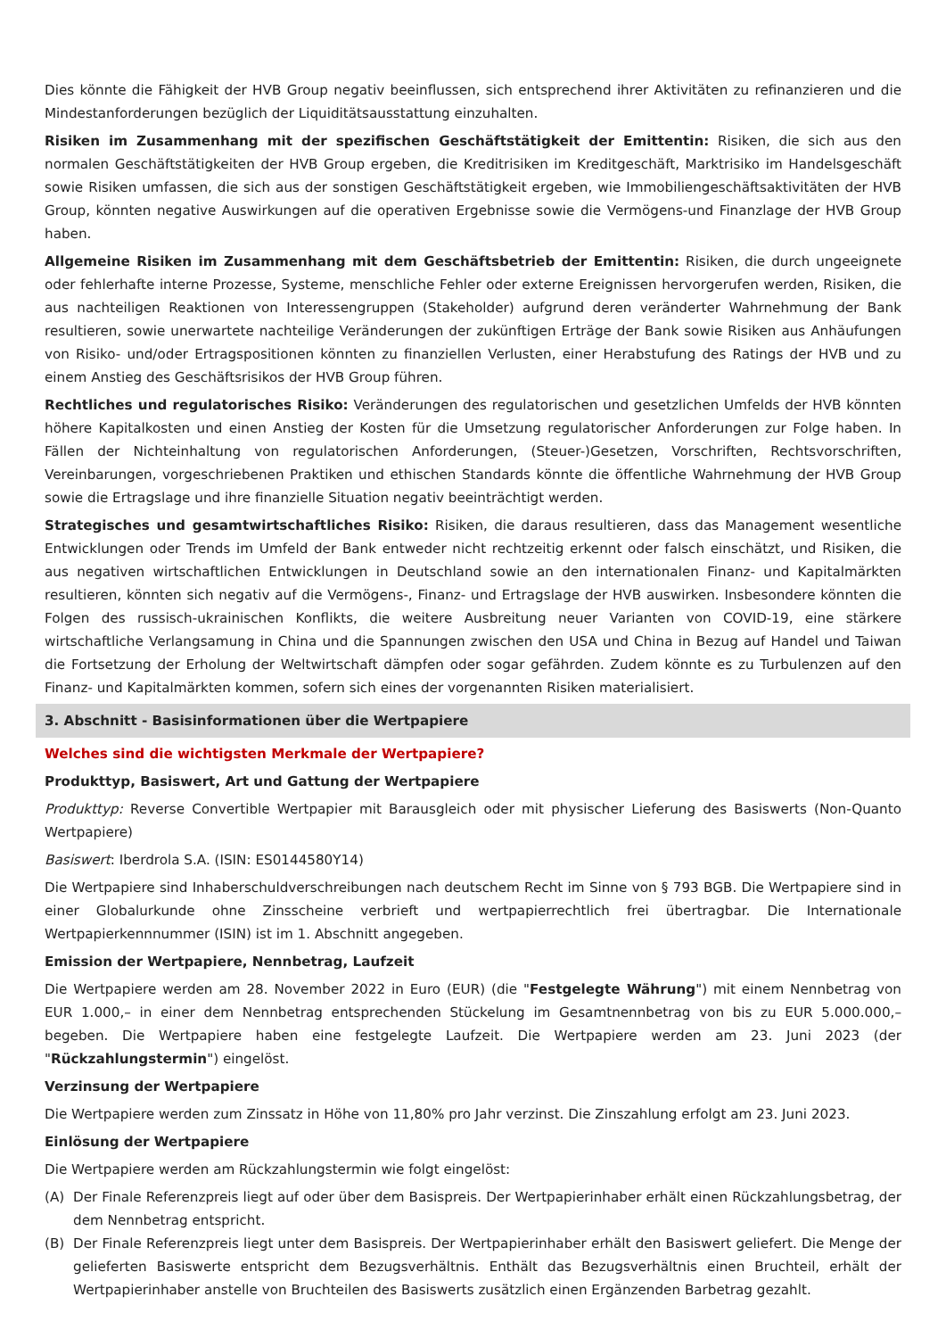Dies könnte die Fähigkeit der HVB Group negativ beeinflussen, sich entsprechend ihrer Aktivitäten zu refinanzieren und die Mindestanforderungen bezüglich der Liquiditätsausstattung einzuhalten.
Risiken im Zusammenhang mit der spezifischen Geschäftstätigkeit der Emittentin: Risiken, die sich aus den normalen Geschäftstätigkeiten der HVB Group ergeben, die Kreditrisiken im Kreditgeschäft, Marktrisiko im Handelsgeschäft sowie Risiken umfassen, die sich aus der sonstigen Geschäftstätigkeit ergeben, wie Immobiliengeschäftsaktivitäten der HVB Group, könnten negative Auswirkungen auf die operativen Ergebnisse sowie die Vermögens-und Finanzlage der HVB Group haben.
Allgemeine Risiken im Zusammenhang mit dem Geschäftsbetrieb der Emittentin: Risiken, die durch ungeeignete oder fehlerhafte interne Prozesse, Systeme, menschliche Fehler oder externe Ereignissen hervorgerufen werden, Risiken, die aus nachteiligen Reaktionen von Interessengruppen (Stakeholder) aufgrund deren veränderter Wahrnehmung der Bank resultieren, sowie unerwartete nachteilige Veränderungen der zukünftigen Erträge der Bank sowie Risiken aus Anhäufungen von Risiko- und/oder Ertragspositionen könnten zu finanziellen Verlusten, einer Herabstufung des Ratings der HVB und zu einem Anstieg des Geschäftsrisikos der HVB Group führen.
Rechtliches und regulatorisches Risiko: Veränderungen des regulatorischen und gesetzlichen Umfelds der HVB könnten höhere Kapitalkosten und einen Anstieg der Kosten für die Umsetzung regulatorischer Anforderungen zur Folge haben. In Fällen der Nichteinhaltung von regulatorischen Anforderungen, (Steuer-)Gesetzen, Vorschriften, Rechtsvorschriften, Vereinbarungen, vorgeschriebenen Praktiken und ethischen Standards könnte die öffentliche Wahrnehmung der HVB Group sowie die Ertragslage und ihre finanzielle Situation negativ beeinträchtigt werden.
Strategisches und gesamtwirtschaftliches Risiko: Risiken, die daraus resultieren, dass das Management wesentliche Entwicklungen oder Trends im Umfeld der Bank entweder nicht rechtzeitig erkennt oder falsch einschätzt, und Risiken, die aus negativen wirtschaftlichen Entwicklungen in Deutschland sowie an den internationalen Finanz- und Kapitalmärkten resultieren, könnten sich negativ auf die Vermögens-, Finanz- und Ertragslage der HVB auswirken. Insbesondere könnten die Folgen des russisch-ukrainischen Konflikts, die weitere Ausbreitung neuer Varianten von COVID-19, eine stärkere wirtschaftliche Verlangsamung in China und die Spannungen zwischen den USA und China in Bezug auf Handel und Taiwan die Fortsetzung der Erholung der Weltwirtschaft dämpfen oder sogar gefährden. Zudem könnte es zu Turbulenzen auf den Finanz- und Kapitalmärkten kommen, sofern sich eines der vorgenannten Risiken materialisiert.
3. Abschnitt - Basisinformationen über die Wertpapiere
Welches sind die wichtigsten Merkmale der Wertpapiere?
Produkttyp, Basiswert, Art und Gattung der Wertpapiere
Produkttyp: Reverse Convertible Wertpapier mit Barausgleich oder mit physischer Lieferung des Basiswerts (Non-Quanto Wertpapiere)
Basiswert: Iberdrola S.A. (ISIN: ES0144580Y14)
Die Wertpapiere sind Inhaberschuldverschreibungen nach deutschem Recht im Sinne von § 793 BGB. Die Wertpapiere sind in einer Globalurkunde ohne Zinsscheine verbrieft und wertpapierrechtlich frei übertragbar. Die Internationale Wertpapierkennnummer (ISIN) ist im 1. Abschnitt angegeben.
Emission der Wertpapiere, Nennbetrag, Laufzeit
Die Wertpapiere werden am 28. November 2022 in Euro (EUR) (die "Festgelegte Währung") mit einem Nennbetrag von EUR 1.000,– in einer dem Nennbetrag entsprechenden Stückelung im Gesamtnennbetrag von bis zu EUR 5.000.000,– begeben. Die Wertpapiere haben eine festgelegte Laufzeit. Die Wertpapiere werden am 23. Juni 2023 (der "Rückzahlungstermin") eingelöst.
Verzinsung der Wertpapiere
Die Wertpapiere werden zum Zinssatz in Höhe von 11,80% pro Jahr verzinst. Die Zinszahlung erfolgt am 23. Juni 2023.
Einlösung der Wertpapiere
Die Wertpapiere werden am Rückzahlungstermin wie folgt eingelöst:
(A) Der Finale Referenzpreis liegt auf oder über dem Basispreis. Der Wertpapierinhaber erhält einen Rückzahlungsbetrag, der dem Nennbetrag entspricht.
(B) Der Finale Referenzpreis liegt unter dem Basispreis. Der Wertpapierinhaber erhält den Basiswert geliefert. Die Menge der gelieferten Basiswerte entspricht dem Bezugsverhältnis. Enthält das Bezugsverhältnis einen Bruchteil, erhält der Wertpapierinhaber anstelle von Bruchteilen des Basiswerts zusätzlich einen Ergänzenden Barbetrag gezahlt.